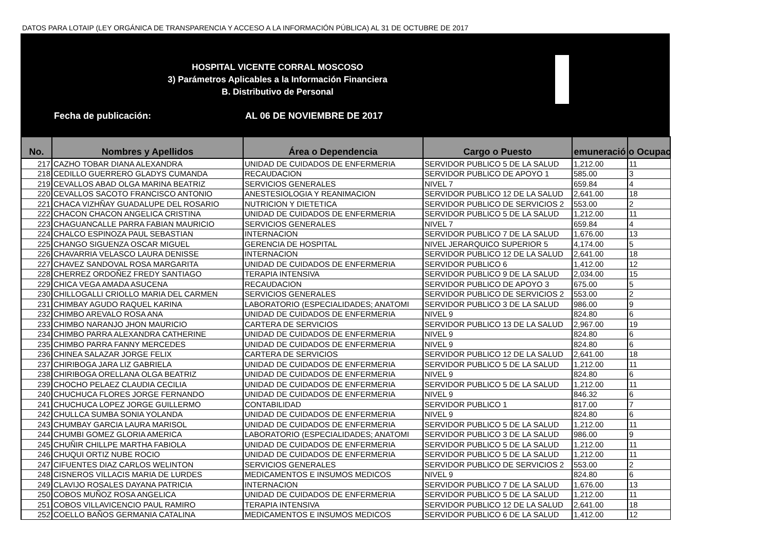DATOS PARA LOTAIP (LEY ORGÁNICA DE TRANSPARENCIA Y ACCESO A LA INFORMACIÓN PÚBLICA) AL 31 DE OCTUBRE DE 2017
HOSPITAL VICENTE CORRAL MOSCOSO
3) Parámetros Aplicables a la Información Financiera
B. Distributivo de Personal
Fecha de publicación: AL 06 DE NOVIEMBRE DE 2017
| No. | Nombres y Apellidos | Área o Dependencia | Cargo o Puesto | emuneració | o Ocupac |
| --- | --- | --- | --- | --- | --- |
| 217 | CAZHO TOBAR DIANA ALEXANDRA | UNIDAD DE CUIDADOS DE ENFERMERIA | SERVIDOR PUBLICO 5 DE LA SALUD | 1,212.00 | 11 |
| 218 | CEDILLO GUERRERO GLADYS CUMANDA | RECAUDACION | SERVIDOR PUBLICO DE APOYO 1 | 585.00 | 3 |
| 219 | CEVALLOS ABAD OLGA MARINA BEATRIZ | SERVICIOS GENERALES | NIVEL 7 | 659.84 | 4 |
| 220 | CEVALLOS SACOTO FRANCISCO ANTONIO | ANESTESIOLOGIA Y REANIMACION | SERVIDOR PUBLICO 12 DE LA SALUD | 2,641.00 | 18 |
| 221 | CHACA VIZHÑAY GUADALUPE DEL ROSARIO | NUTRICION Y DIETETICA | SERVIDOR PUBLICO DE SERVICIOS 2 | 553.00 | 2 |
| 222 | CHACON CHACON ANGELICA CRISTINA | UNIDAD DE CUIDADOS DE ENFERMERIA | SERVIDOR PUBLICO 5 DE LA SALUD | 1,212.00 | 11 |
| 223 | CHAGUANCALLE PARRA FABIAN MAURICIO | SERVICIOS GENERALES | NIVEL 7 | 659.84 | 4 |
| 224 | CHALCO ESPINOZA PAUL SEBASTIAN | INTERNACION | SERVIDOR PUBLICO 7 DE LA SALUD | 1,676.00 | 13 |
| 225 | CHANGO SIGUENZA OSCAR MIGUEL | GERENCIA DE HOSPITAL | NIVEL JERARQUICO SUPERIOR 5 | 4,174.00 | 5 |
| 226 | CHAVARRIA VELASCO LAURA DENISSE | INTERNACION | SERVIDOR PUBLICO 12 DE LA SALUD | 2,641.00 | 18 |
| 227 | CHAVEZ SANDOVAL ROSA MARGARITA | UNIDAD DE CUIDADOS DE ENFERMERIA | SERVIDOR PUBLICO 6 | 1,412.00 | 12 |
| 228 | CHERREZ ORDOÑEZ FREDY SANTIAGO | TERAPIA INTENSIVA | SERVIDOR PUBLICO 9 DE LA SALUD | 2,034.00 | 15 |
| 229 | CHICA VEGA AMADA ASUCENA | RECAUDACION | SERVIDOR PUBLICO DE APOYO 3 | 675.00 | 5 |
| 230 | CHILLOGALLI CRIOLLO MARIA DEL CARMEN | SERVICIOS GENERALES | SERVIDOR PUBLICO DE SERVICIOS 2 | 553.00 | 2 |
| 231 | CHIMBAY AGUDO RAQUEL KARINA | LABORATORIO (ESPECIALIDADES; ANATOMI | SERVIDOR PUBLICO 3 DE LA SALUD | 986.00 | 9 |
| 232 | CHIMBO AREVALO ROSA ANA | UNIDAD DE CUIDADOS DE ENFERMERIA | NIVEL 9 | 824.80 | 6 |
| 233 | CHIMBO NARANJO JHON MAURICIO | CARTERA DE SERVICIOS | SERVIDOR PUBLICO 13 DE LA SALUD | 2,967.00 | 19 |
| 234 | CHIMBO PARRA ALEXANDRA CATHERINE | UNIDAD DE CUIDADOS DE ENFERMERIA | NIVEL 9 | 824.80 | 6 |
| 235 | CHIMBO PARRA FANNY MERCEDES | UNIDAD DE CUIDADOS DE ENFERMERIA | NIVEL 9 | 824.80 | 6 |
| 236 | CHINEA SALAZAR JORGE FELIX | CARTERA DE SERVICIOS | SERVIDOR PUBLICO 12 DE LA SALUD | 2,641.00 | 18 |
| 237 | CHIRIBOGA JARA LIZ GABRIELA | UNIDAD DE CUIDADOS DE ENFERMERIA | SERVIDOR PUBLICO 5 DE LA SALUD | 1,212.00 | 11 |
| 238 | CHIRIBOGA ORELLANA OLGA BEATRIZ | UNIDAD DE CUIDADOS DE ENFERMERIA | NIVEL 9 | 824.80 | 6 |
| 239 | CHOCHO PELAEZ CLAUDIA CECILIA | UNIDAD DE CUIDADOS DE ENFERMERIA | SERVIDOR PUBLICO 5 DE LA SALUD | 1,212.00 | 11 |
| 240 | CHUCHUCA FLORES JORGE FERNANDO | UNIDAD DE CUIDADOS DE ENFERMERIA | NIVEL 9 | 846.32 | 6 |
| 241 | CHUCHUCA LOPEZ JORGE GUILLERMO | CONTABILIDAD | SERVIDOR PUBLICO 1 | 817.00 | 7 |
| 242 | CHULLCA SUMBA SONIA YOLANDA | UNIDAD DE CUIDADOS DE ENFERMERIA | NIVEL 9 | 824.80 | 6 |
| 243 | CHUMBAY GARCIA LAURA MARISOL | UNIDAD DE CUIDADOS DE ENFERMERIA | SERVIDOR PUBLICO 5 DE LA SALUD | 1,212.00 | 11 |
| 244 | CHUMBI GOMEZ GLORIA AMERICA | LABORATORIO (ESPECIALIDADES; ANATOMI | SERVIDOR PUBLICO 3 DE LA SALUD | 986.00 | 9 |
| 245 | CHUÑIR CHILLPE MARTHA FABIOLA | UNIDAD DE CUIDADOS DE ENFERMERIA | SERVIDOR PUBLICO 5 DE LA SALUD | 1,212.00 | 11 |
| 246 | CHUQUI ORTIZ NUBE ROCIO | UNIDAD DE CUIDADOS DE ENFERMERIA | SERVIDOR PUBLICO 5 DE LA SALUD | 1,212.00 | 11 |
| 247 | CIFUENTES DIAZ CARLOS WELINTON | SERVICIOS GENERALES | SERVIDOR PUBLICO DE SERVICIOS 2 | 553.00 | 2 |
| 248 | CISNEROS VILLACIS MARIA DE LURDES | MEDICAMENTOS E INSUMOS MEDICOS | NIVEL 9 | 824.80 | 6 |
| 249 | CLAVIJO ROSALES DAYANA PATRICIA | INTERNACION | SERVIDOR PUBLICO 7 DE LA SALUD | 1,676.00 | 13 |
| 250 | COBOS MUÑOZ ROSA ANGELICA | UNIDAD DE CUIDADOS DE ENFERMERIA | SERVIDOR PUBLICO 5 DE LA SALUD | 1,212.00 | 11 |
| 251 | COBOS VILLAVICENCIO PAUL RAMIRO | TERAPIA INTENSIVA | SERVIDOR PUBLICO 12 DE LA SALUD | 2,641.00 | 18 |
| 252 | COELLO BAÑOS GERMANIA CATALINA | MEDICAMENTOS E INSUMOS MEDICOS | SERVIDOR PUBLICO 6 DE LA SALUD | 1,412.00 | 12 |